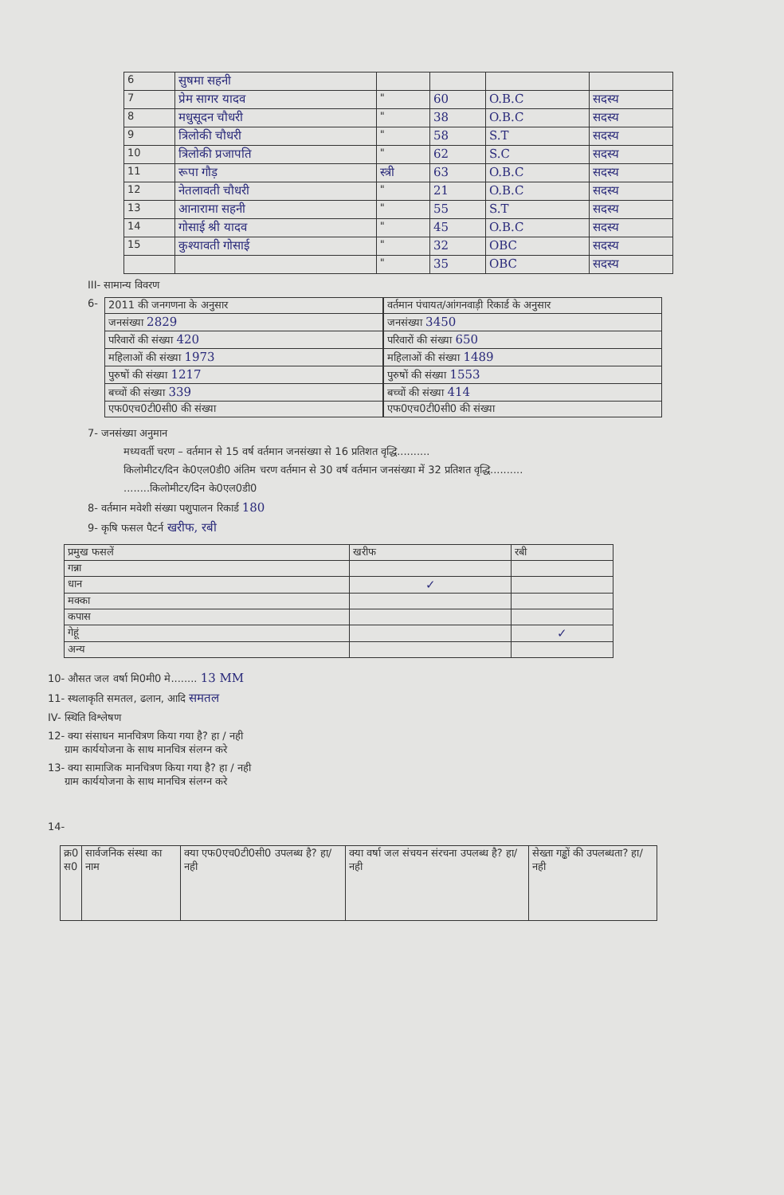| 6 | सुषमा सहनी | | | | |
| 7 | प्रेम सागर यादव | " | 60 | O.B.C | सदस्य |
| 8 | मधुसूदन चौधरी | " | 38 | O.B.C | सदस्य |
| 9 | त्रिलोकी चौधरी | " | 58 | S.T | सदस्य |
| 10 | त्रिलोकी प्रजापति | " | 62 | S.C | सदस्य |
| 11 | रूपा गौड़ | स्त्री | 63 | O.B.C | सदस्य |
| 12 | नेतलावती चौधरी | " | 21 | O.B.C | सदस्य |
| 13 | आनारामा सहनी | " | 55 | S.T | सदस्य |
| 14 | गोसाई श्री यादव | " | 45 | O.B.C | सदस्य |
| 15 | कुश्यावती गोसाई | " | 32 | OBC | सदस्य |
| | | " | 35 | OBC | सदस्य |
III- सामान्य विवरण
6-
| 2011 की जनगणना के अनुसार |
| जनसंख्या 2829 |
| परिवारों की संख्या 420 |
| महिलाओं की संख्या 1973 |
| पुरुषों की संख्या 1217 |
| बच्चों की संख्या 339 |
| एफ0एच0टी0सी0 की संख्या |
| वर्तमान पंचायत/आंगनवाड़ी रिकार्ड के अनुसार |
| जनसंख्या 3450 |
| परिवारों की संख्या 650 |
| महिलाओं की संख्या 1489 |
| पुरुषों की संख्या 1553 |
| बच्चों की संख्या 414 |
| एफ0एच0टी0सी0 की संख्या |
7- जनसंख्या अनुमान
मध्यवर्ती चरण – वर्तमान से 15 वर्ष वर्तमान जनसंख्या से 16 प्रतिशत वृद्धि..........
किलोमीटर/दिन के0एल0डी0 अंतिम चरण वर्तमान से 30 वर्ष वर्तमान जनसंख्या में 32 प्रतिशत वृद्धि..........
........किलोमीटर/दिन के0एल0डी0
8- वर्तमान मवेशी संख्या पशुपालन रिकार्ड 180
9- कृषि फसल पैटर्न खरीफ, रबी
| प्रमुख फसलें | खरीफ | रबी |
| गन्ना | | |
| धान | ✓ | |
| मक्का | | |
| कपास | | |
| गेहूं | | ✓ |
| अन्य | | |
10- औसत जल वर्षा मि0मी0 मे........ 13 MM
11- स्थलाकृति समतल, ढलान, आदि समतल
IV- स्थिति विश्लेषण
12- क्या संसाधन मानचित्रण किया गया है? हा / नही
ग्राम कार्ययोजना के साथ मानचित्र संलग्न करे
13- क्या सामाजिक मानचित्रण किया गया है? हा / नही
ग्राम कार्ययोजना के साथ मानचित्र संलग्न करे
14-
| क्र0 स0 | सार्वजनिक संस्था का नाम | क्या एफ0एच0टी0सी0 उपलब्ध है? हा/नही | क्या वर्षा जल संचयन संरचना उपलब्ध है? हा/नही | सेख्ता गड्ढों की उपलब्धता? हा/नही |